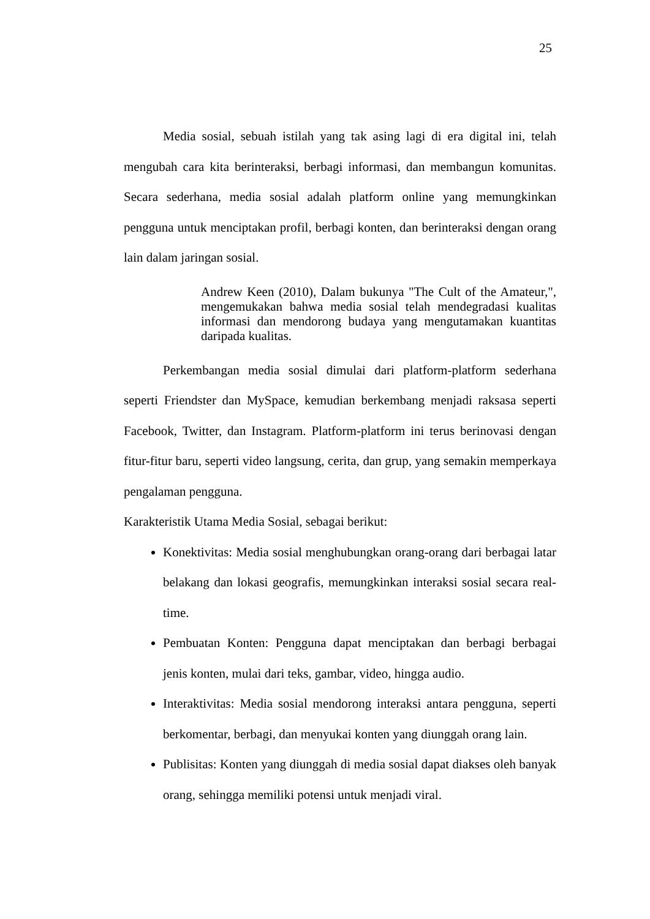25
Media sosial, sebuah istilah yang tak asing lagi di era digital ini, telah mengubah cara kita berinteraksi, berbagi informasi, dan membangun komunitas. Secara sederhana, media sosial adalah platform online yang memungkinkan pengguna untuk menciptakan profil, berbagi konten, dan berinteraksi dengan orang lain dalam jaringan sosial.
Andrew Keen (2010), Dalam bukunya "The Cult of the Amateur,", mengemukakan bahwa media sosial telah mendegradasi kualitas informasi dan mendorong budaya yang mengutamakan kuantitas daripada kualitas.
Perkembangan media sosial dimulai dari platform-platform sederhana seperti Friendster dan MySpace, kemudian berkembang menjadi raksasa seperti Facebook, Twitter, dan Instagram. Platform-platform ini terus berinovasi dengan fitur-fitur baru, seperti video langsung, cerita, dan grup, yang semakin memperkaya pengalaman pengguna.
Karakteristik Utama Media Sosial, sebagai berikut:
Konektivitas: Media sosial menghubungkan orang-orang dari berbagai latar belakang dan lokasi geografis, memungkinkan interaksi sosial secara real-time.
Pembuatan Konten: Pengguna dapat menciptakan dan berbagi berbagai jenis konten, mulai dari teks, gambar, video, hingga audio.
Interaktivitas: Media sosial mendorong interaksi antara pengguna, seperti berkomentar, berbagi, dan menyukai konten yang diunggah orang lain.
Publisitas: Konten yang diunggah di media sosial dapat diakses oleh banyak orang, sehingga memiliki potensi untuk menjadi viral.